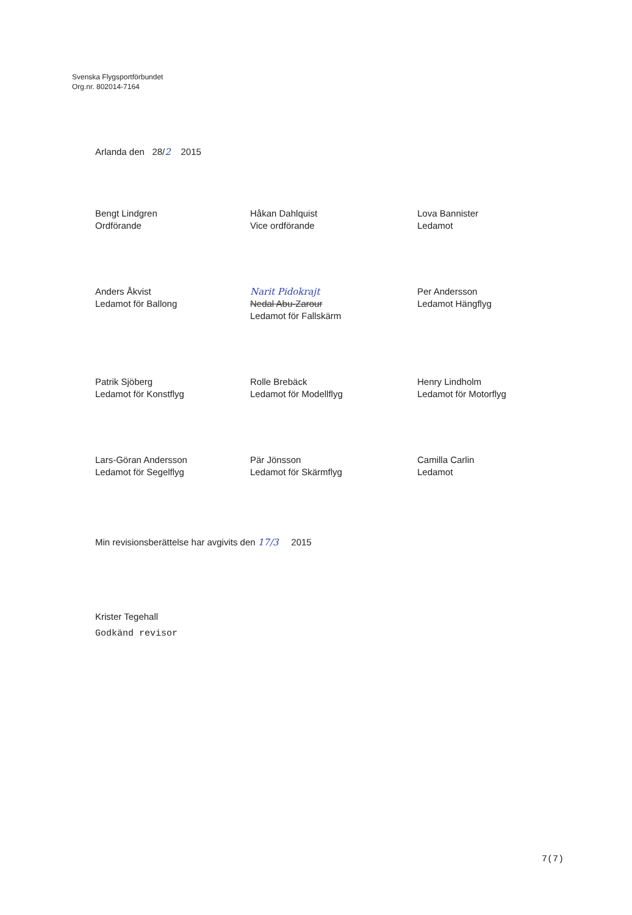Svenska Flygsportförbundet
Org.nr. 802014-7164
Arlanda den 28/2 2015
Bengt Lindgren
Ordförande
Håkan Dahlquist
Vice ordförande
Lova Bannister
Ledamot
Anders Åkvist
Ledamot för Ballong
Narit Pidokrajt
Nedal Abu-Zarour
Ledamot för Fallskärm
Per Andersson
Ledamot Hängflyg
Patrik Sjöberg
Ledamot för Konstflyg
Rolle Brebäck
Ledamot för Modellflyg
Henry Lindholm
Ledamot för Motorflyg
Lars-Göran Andersson
Ledamot för Segelflyg
Pär Jönsson
Ledamot för Skärmflyg
Camilla Carlin
Ledamot
Min revisionsberättelse har avgivits den 17/3 2015
Krister Tegehall
Godkänd revisor
7(7)